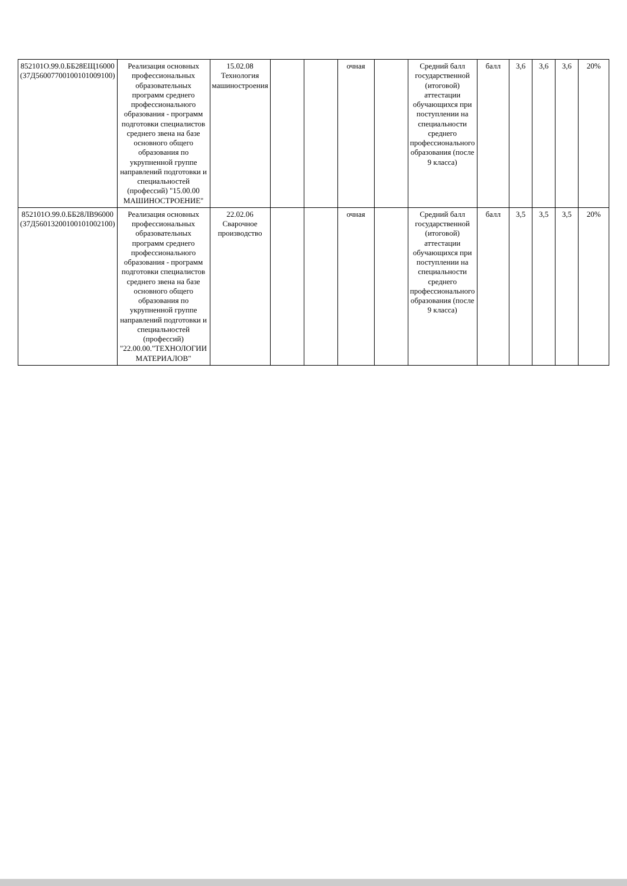| 852101О.99.0.ББ28ЕЩ16000 (37Д56007700100101009100) | Реализация основных профессиональных образовательных программ среднего профессионального образования - программ подготовки специалистов среднего звена на базе основного общего образования по укрупненной группе направлений подготовки и специальностей (профессий) "15.00.00 МАШИНОСТРОЕНИЕ" | 15.02.08 Технология машиностроения | | | очная | | Средний балл государственной (итоговой) аттестации обучающихся при поступлении на специальности среднего профессионального образования (после 9 класса) | балл | 3,6 | 3,6 | 3,6 | 20% |
| 852101О.99.0.ББ28ЛВ96000 (37Д56013200100101002100) | Реализация основных профессиональных образовательных программ среднего профессионального образования - программ подготовки специалистов среднего звена на базе основного общего образования по укрупненной группе направлений подготовки и специальностей (профессий) "22.00.00."ТЕХНОЛОГИИ МАТЕРИАЛОВ" | 22.02.06 Сварочное производство | | | очная | | Средний балл государственной (итоговой) аттестации обучающихся при поступлении на специальности среднего профессионального образования (после 9 класса) | балл | 3,5 | 3,5 | 3,5 | 20% |